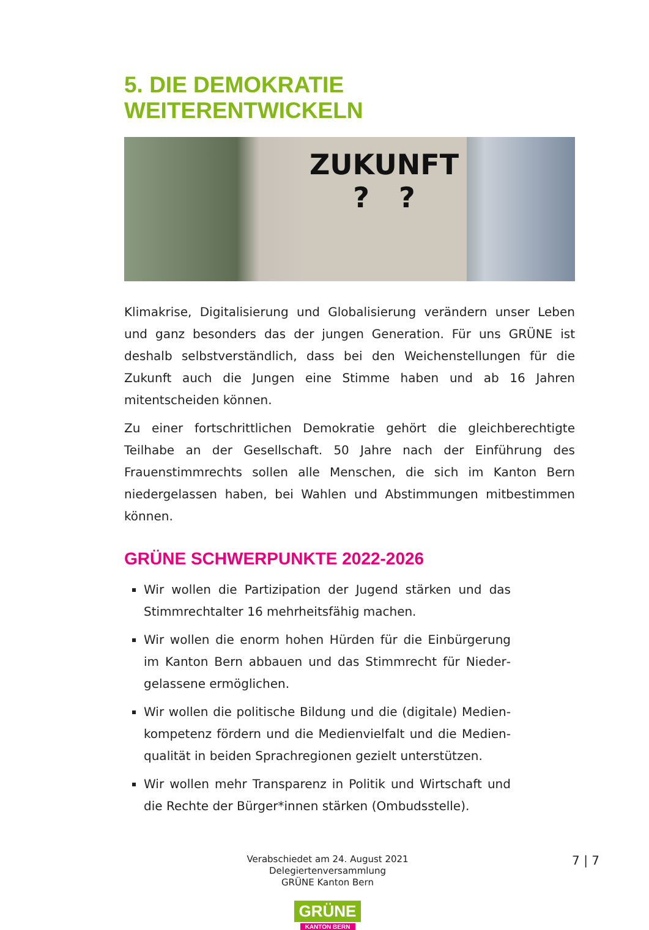5. DIE DEMOKRATIE WEITERENTWICKELN
ZUKUNFT
? ?
Klimakrise, Digitalisierung und Globalisierung verändern unser Leben und ganz besonders das der jungen Generation. Für uns GRÜNE ist deshalb selbstverständlich, dass bei den Weichenstellungen für die Zukunft auch die Jungen eine Stimme haben und ab 16 Jahren mitentscheiden können.
Zu einer fortschrittlichen Demokratie gehört die gleichberechtigte Teilhabe an der Gesellschaft. 50 Jahre nach der Einführung des Frauenstimmrechts sollen alle Menschen, die sich im Kanton Bern niedergelassen haben, bei Wahlen und Abstimmungen mitbestimmen können.
GRÜNE SCHWERPUNKTE 2022-2026
Wir wollen die Partizipation der Jugend stärken und das Stimmrechtalter 16 mehrheitsfähig machen.
Wir wollen die enorm hohen Hürden für die Einbürgerung im Kanton Bern abbauen und das Stimmrecht für Nieder­gelassene ermöglichen.
Wir wollen die politische Bildung und die (digitale) Medien­kompetenz fördern und die Medienvielfalt und die Medien­qualität in beiden Sprachregionen gezielt unterstützen.
Wir wollen mehr Transparenz in Politik und Wirtschaft und die Rechte der Bürger*innen stärken (Ombudsstelle).
Verabschiedet am 24. August 2021
Delegiertenversammlung
GRÜNE Kanton Bern
GRÜNE
KANTON BERN
7 | 7